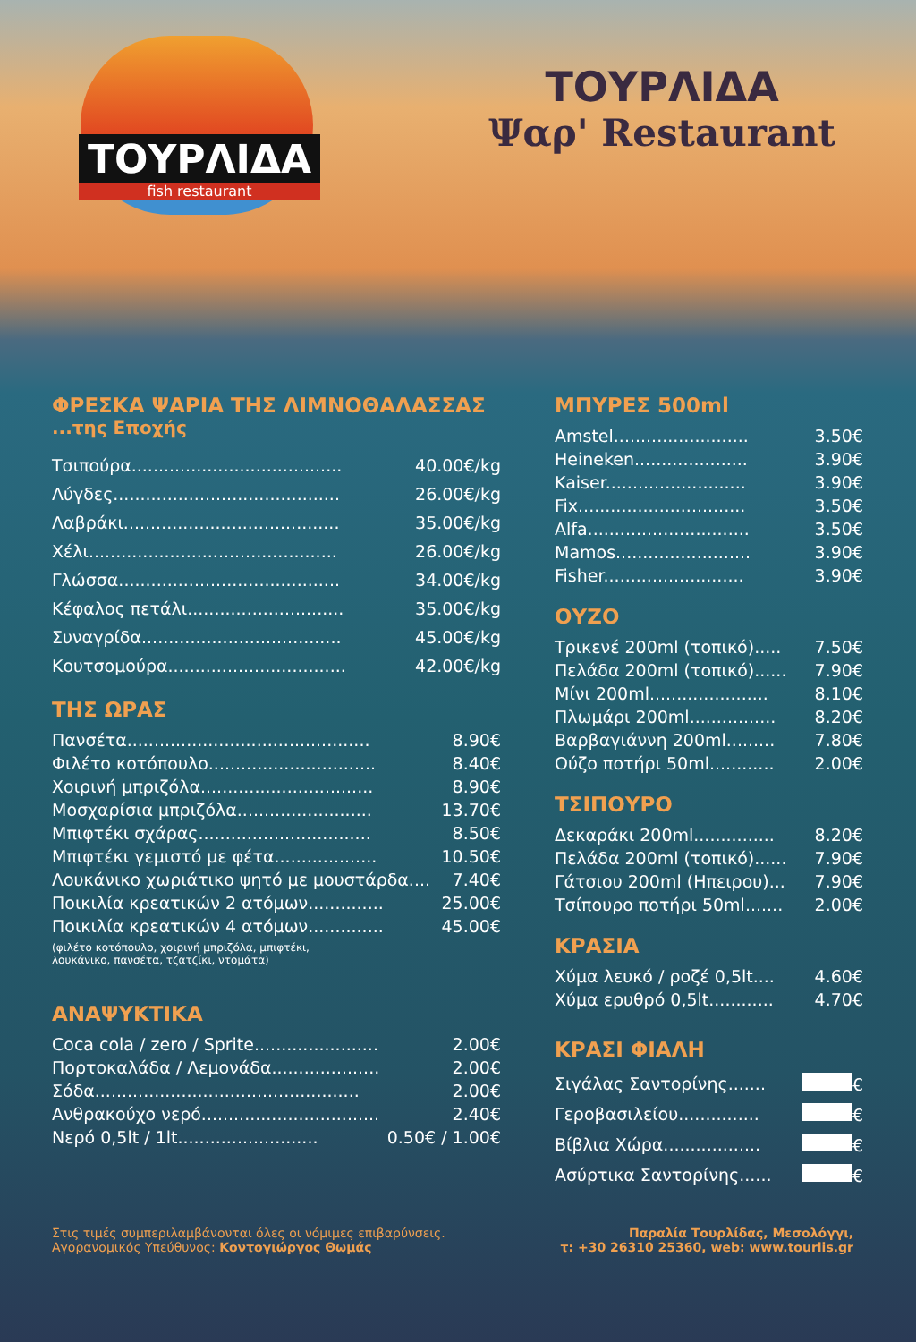ΤΟΥΡΛΙΔΑ
fish restaurant
ΤΟΥΡΛΙΔΑ
Ψαρ' Restaurant
ΦΡΕΣΚΑ ΨΑΡΙΑ ΤΗΣ ΛΙΜΝΟΘΑΛΑΣΣΑΣ
...της Εποχής
| Τσιπούρα....................................... | 40.00€/kg |
| Λύγδες.......................................... | 26.00€/kg |
| Λαβράκι........................................ | 35.00€/kg |
| Χέλι.............................................. | 26.00€/kg |
| Γλώσσα......................................... | 34.00€/kg |
| Κέφαλος πετάλι............................. | 35.00€/kg |
| Συναγρίδα..................................... | 45.00€/kg |
| Κουτσομούρα................................. | 42.00€/kg |
ΤΗΣ ΩΡΑΣ
| Πανσέτα............................................. | 8.90€ |
| Φιλέτο κοτόπουλο............................... | 8.40€ |
| Χοιρινή μπριζόλα................................ | 8.90€ |
| Μοσχαρίσια μπριζόλα......................... | 13.70€ |
| Μπιφτέκι σχάρας................................ | 8.50€ |
| Μπιφτέκι γεμιστό με φέτα................... | 10.50€ |
| Λουκάνικο χωριάτικο ψητό με μουστάρδα.... | 7.40€ |
| Ποικιλία κρεατικών 2 ατόμων.............. | 25.00€ |
| Ποικιλία κρεατικών 4 ατόμων.............. | 45.00€ |
(φιλέτο κοτόπουλο, χοιρινή μπριζόλα, μπιφτέκι,
λουκάνικο, πανσέτα, τζατζίκι, ντομάτα)
ΑΝΑΨΥΚΤΙΚΑ
| Coca cola / zero / Sprite....................... | 2.00€ |
| Πορτοκαλάδα / Λεμονάδα.................... | 2.00€ |
| Σόδα................................................. | 2.00€ |
| Ανθρακούχο νερό................................. | 2.40€ |
| Νερό 0,5lt / 1lt.......................... | 0.50€ / 1.00€ |
ΜΠΥΡΕΣ 500ml
| Amstel......................... | 3.50€ |
| Heineken..................... | 3.90€ |
| Kaiser.......................... | 3.90€ |
| Fix............................... | 3.50€ |
| Alfa.............................. | 3.50€ |
| Mamos......................... | 3.90€ |
| Fisher.......................... | 3.90€ |
ΟΥΖΟ
| Τρικενέ 200ml (τοπικό)..... | 7.50€ |
| Πελάδα 200ml (τοπικό)...... | 7.90€ |
| Μίνι 200ml...................... | 8.10€ |
| Πλωμάρι 200ml................ | 8.20€ |
| Βαρβαγιάννη 200ml......... | 7.80€ |
| Ούζο ποτήρι 50ml............ | 2.00€ |
ΤΣΙΠΟΥΡΟ
| Δεκαράκι 200ml............... | 8.20€ |
| Πελάδα 200ml (τοπικό)...... | 7.90€ |
| Γάτσιου 200ml (Ηπειρου)... | 7.90€ |
| Τσίπουρο ποτήρι 50ml....... | 2.00€ |
ΚΡΑΣΙΑ
| Χύμα λευκό / ροζέ 0,5lt.... | 4.60€ |
| Χύμα ερυθρό 0,5lt............ | 4.70€ |
ΚΡΑΣΙ ΦΙΑΛΗ
| Σιγάλας Σαντορίνης....... | € |
| Γεροβασιλείου............... | € |
| Βίβλια Χώρα.................. | € |
| Ασύρτικα Σαντορίνης...... | € |
Στις τιμές συμπεριλαμβάνονται όλες οι νόμιμες επιβαρύνσεις.
Αγορανομικός Υπεύθυνος: Κοντογιώργος Θωμάς
Παραλία Τουρλίδας, Μεσολόγγι,
τ: +30 26310 25360, web: www.tourlis.gr